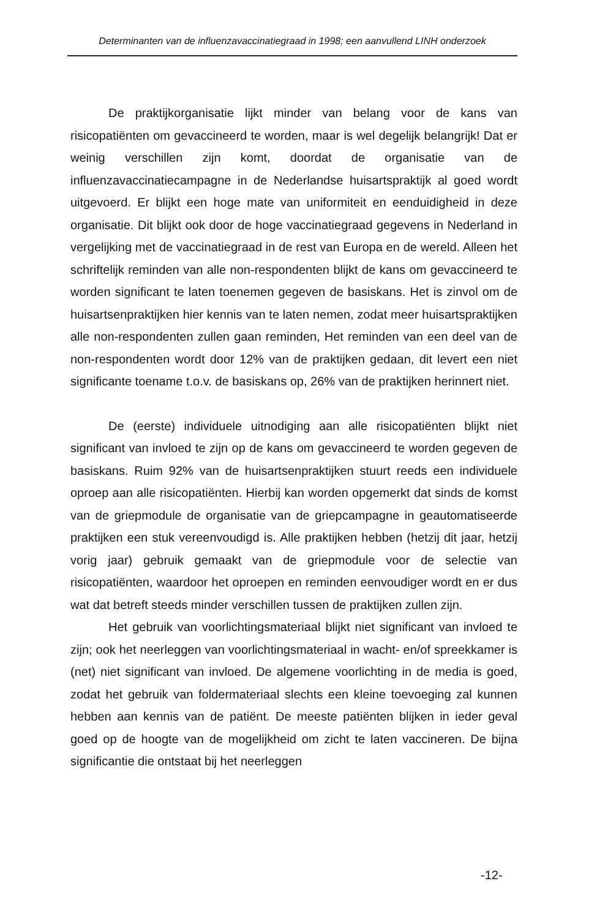Determinanten van de influenzavaccinatiegraad in 1998; een aanvullend LINH onderzoek
De praktijkorganisatie lijkt minder van belang voor de kans van risicopatiënten om gevaccineerd te worden, maar is wel degelijk belangrijk! Dat er weinig verschillen zijn komt, doordat de organisatie van de influenzavaccinatiecampagne in de Nederlandse huisartspraktijk al goed wordt uitgevoerd. Er blijkt een hoge mate van uniformiteit en eenduidigheid in deze organisatie. Dit blijkt ook door de hoge vaccinatiegraad gegevens in Nederland in vergelijking met de vaccinatiegraad in de rest van Europa en de wereld. Alleen het schriftelijk reminden van alle non-respondenten blijkt de kans om gevaccineerd te worden significant te laten toenemen gegeven de basiskans. Het is zinvol om de huisartsenpraktijken hier kennis van te laten nemen, zodat meer huisartspraktijken alle non-respondenten zullen gaan reminden, Het reminden van een deel van de non-respondenten wordt door 12% van de praktijken gedaan, dit levert een niet significante toename t.o.v. de basiskans op, 26% van de praktijken herinnert niet.
De (eerste) individuele uitnodiging aan alle risicopatiënten blijkt niet significant van invloed te zijn op de kans om gevaccineerd te worden gegeven de basiskans. Ruim 92% van de huisartsenpraktijken stuurt reeds een individuele oproep aan alle risicopatiënten. Hierbij kan worden opgemerkt dat sinds de komst van de griepmodule de organisatie van de griepcampagne in geautomatiseerde praktijken een stuk vereenvoudigd is. Alle praktijken hebben (hetzij dit jaar, hetzij vorig jaar) gebruik gemaakt van de griepmodule voor de selectie van risicopatiënten, waardoor het oproepen en reminden eenvoudiger wordt en er dus wat dat betreft steeds minder verschillen tussen de praktijken zullen zijn.
Het gebruik van voorlichtingsmateriaal blijkt niet significant van invloed te zijn; ook het neerleggen van voorlichtingsmateriaal in wacht- en/of spreekkamer is (net) niet significant van invloed. De algemene voorlichting in de media is goed, zodat het gebruik van foldermateriaal slechts een kleine toevoeging zal kunnen hebben aan kennis van de patiënt. De meeste patiënten blijken in ieder geval goed op de hoogte van de mogelijkheid om zicht te laten vaccineren. De bijna significantie die ontstaat bij het neerleggen
-12-